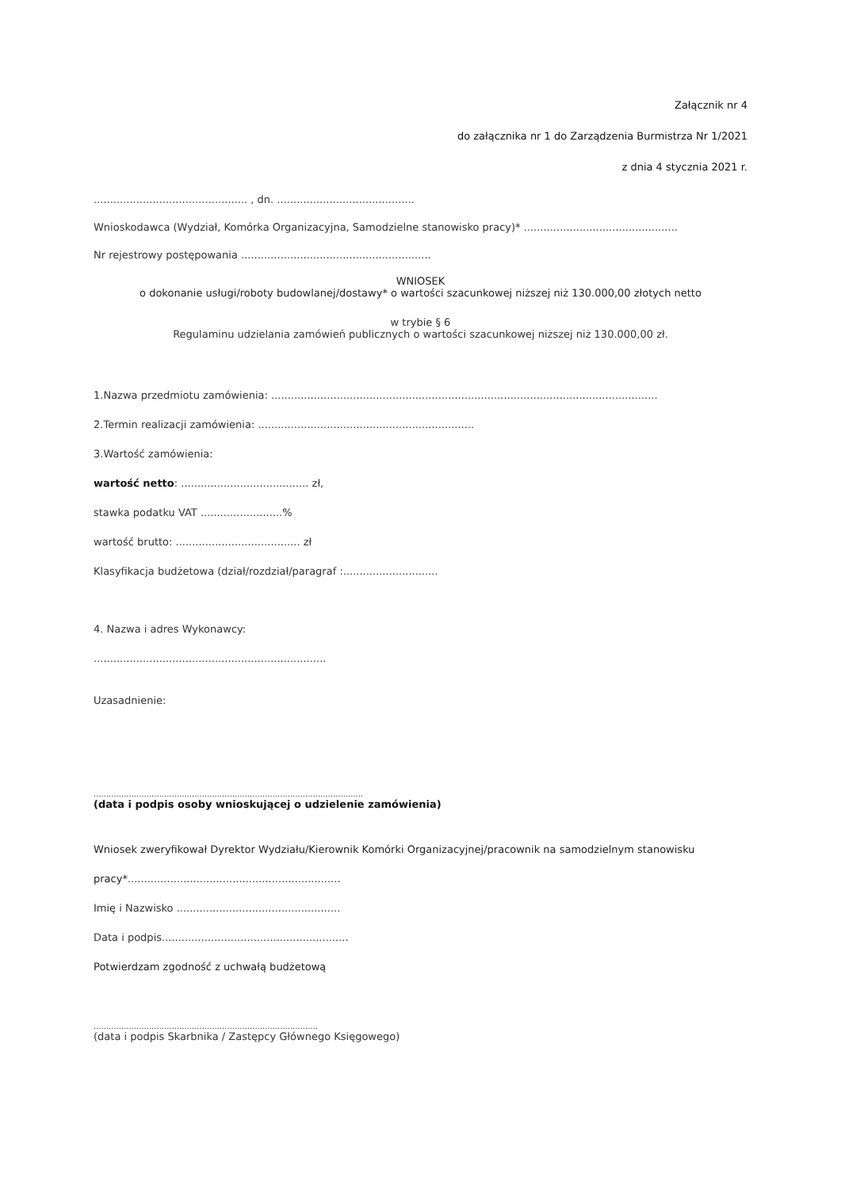Załącznik nr 4
do załącznika nr 1 do Zarządzenia Burmistrza Nr 1/2021
z dnia 4 stycznia 2021 r.
............................................... , dn. ..........................................
Wnioskodawca (Wydział, Komórka Organizacyjna, Samodzielne stanowisko pracy)* ...............................................
Nr rejestrowy postępowania ..........................................................
WNIOSEK
o dokonanie usługi/roboty budowlanej/dostawy* o wartości szacunkowej niższej niż 130.000,00 złotych netto
w trybie § 6
Regulaminu udzielania zamówień publicznych o wartości szacunkowej niższej niż 130.000,00 zł.
1.Nazwa przedmiotu zamówienia: ......................................................................................................................
2.Termin realizacji zamówienia: ..................................................................
3.Wartość zamówienia:
wartość netto: ....................................... zł,
stawka podatku VAT .........................%
wartość brutto: ...................................... zł
Klasyfikacja budżetowa (dział/rozdział/paragraf :.............................
4. Nazwa i adres Wykonawcy:
.......................................................................
Uzasadnienie:
...........................................................................................................
(data i podpis osoby wnioskującej o udzielenie zamówienia)
Wniosek zweryfikował Dyrektor Wydziału/Kierownik Komórki Organizacyjnej/pracownik na samodzielnym stanowisku
pracy*.................................................................
Imię i Nazwisko ..................................................
Data i podpis.........................................................
Potwierdzam zgodność z uchwałą budżetową
.........................................................................................
(data i podpis Skarbnika / Zastępcy Głównego Księgowego)